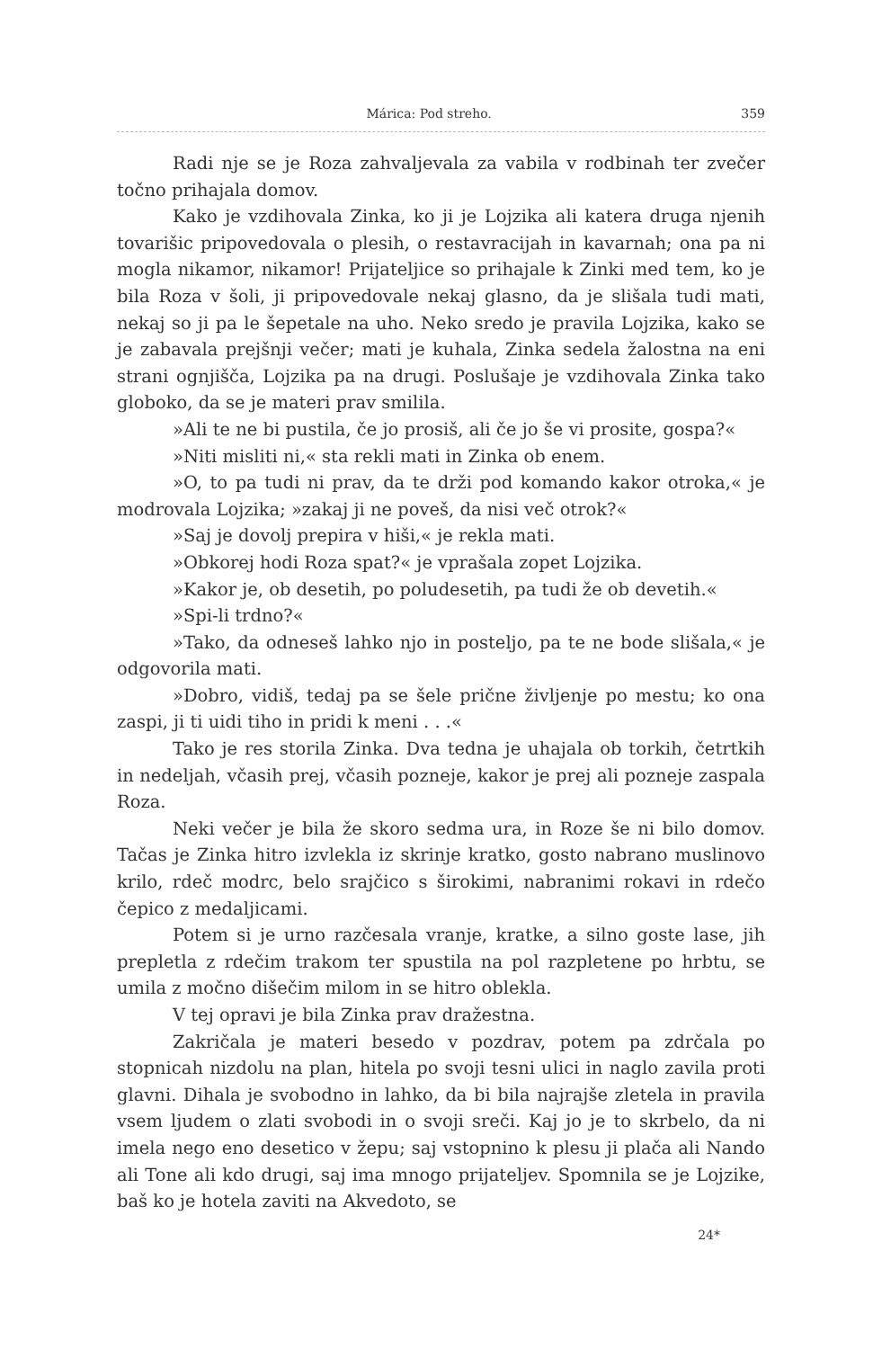Márica: Pod streho. 359
Radi nje se je Roza zahvaljevala za vabila v rodbinah ter zvečer točno prihajala domov.
Kako je vzdihovala Zinka, ko ji je Lojzika ali katera druga njenih tovarišic pripovedovala o plesih, o restavracijah in kavarnah; ona pa ni mogla nikamor, nikamor! Prijateljice so prihajale k Zinki med tem, ko je bila Roza v šoli, ji pripovedovale nekaj glasno, da je slišala tudi mati, nekaj so ji pa le šepetale na uho. Neko sredo je pravila Lojzika, kako se je zabavala prejšnji večer; mati je kuhala, Zinka sedela žalostna na eni strani ognjišča, Lojzika pa na drugi. Poslušaje je vzdihovala Zinka tako globoko, da se je materi prav smilila.
»Ali te ne bi pustila, če jo prosiš, ali če jo še vi prosite, gospa?«
»Niti misliti ni,« sta rekli mati in Zinka ob enem.
»O, to pa tudi ni prav, da te drži pod komando kakor otroka,« je modrovala Lojzika; »zakaj ji ne poveš, da nisi več otrok?«
»Saj je dovolj prepira v hiši,« je rekla mati.
»Obkorej hodi Roza spat?« je vprašala zopet Lojzika.
»Kakor je, ob desetih, po poludesetih, pa tudi že ob devetih.«
»Spi-li trdno?«
»Tako, da odneseš lahko njo in posteljo, pa te ne bode slišala,« je odgovorila mati.
»Dobro, vidiš, tedaj pa se šele prične življenje po mestu; ko ona zaspi, ji ti uidi tiho in pridi k meni . . .«
Tako je res storila Zinka. Dva tedna je uhajala ob torkih, četrtkih in nedeljah, včasih prej, včasih pozneje, kakor je prej ali pozneje zaspala Roza.
Neki večer je bila že skoro sedma ura, in Roze še ni bilo domov. Tačas je Zinka hitro izvlekla iz skrinje kratko, gosto nabrano muslinovo krilo, rdeč modrc, belo srajčico s širokimi, nabranimi rokavi in rdečo čepico z medaljicami.
Potem si je urno razčesala vranje, kratke, a silno goste lase, jih prepletla z rdečim trakom ter spustila na pol razpletene po hrbtu, se umila z močno dišečim milom in se hitro oblekla.
V tej opravi je bila Zinka prav dražestna.
Zakričala je materi besedo v pozdrav, potem pa zdrčala po stopnicah nizdolu na plan, hitela po svoji tesni ulici in naglo zavila proti glavni. Dihala je svobodno in lahko, da bi bila najrajše zletela in pravila vsem ljudem o zlati svobodi in o svoji sreči. Kaj jo je to skrbelo, da ni imela nego eno desetico v žepu; saj vstopnino k plesu ji plača ali Nando ali Tone ali kdo drugi, saj ima mnogo prijateljev. Spomnila se je Lojzike, baš ko je hotela zaviti na Akvedoto, se
24*